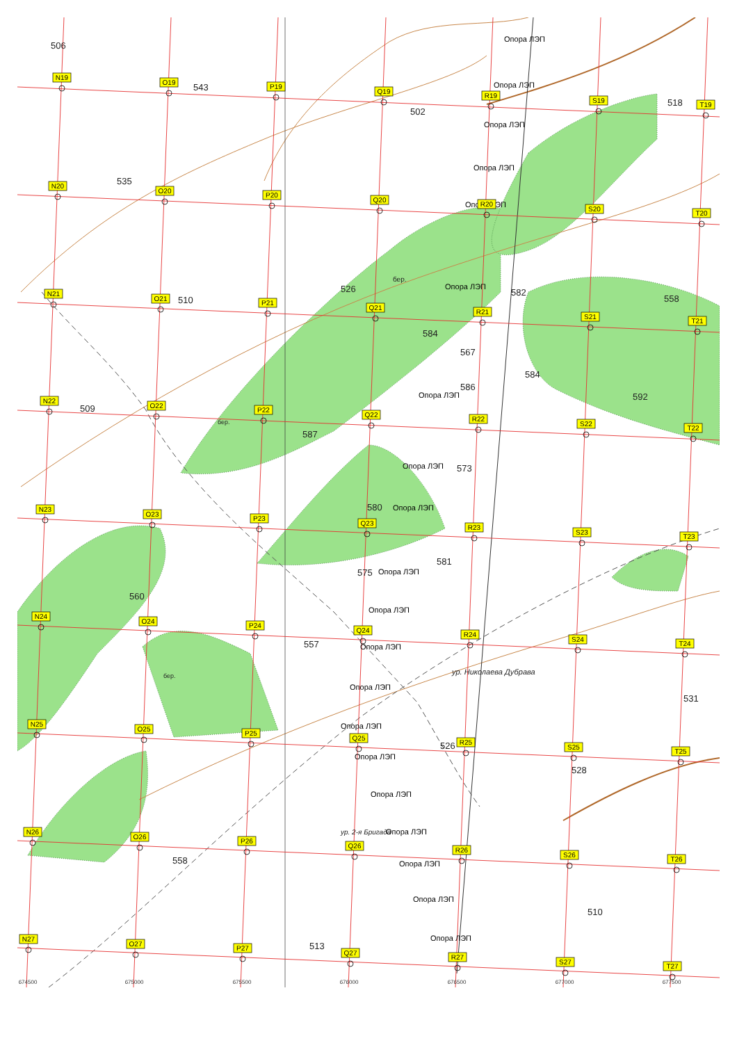506
543
502
518
535
526
582
510
558
584
567
584
586
592
509
587
573
580
581
575
560
557
531
526
528
558
510
513
ур. Николаева Дубрава
ур. 2-я Бригада
бер.
бер.
бер.
Опора ЛЭП
Опора ЛЭП
Опора ЛЭП
Опора ЛЭП
Опора ЛЭП
Опора ЛЭП
Опора ЛЭП
Опора ЛЭП
Опора ЛЭП
Опора ЛЭП
Опора ЛЭП
Опора ЛЭП
Опора ЛЭП
Опора ЛЭП
Опора ЛЭП
Опора ЛЭП
Опора ЛЭП
Опора ЛЭП
Опора ЛЭП
Опора ЛЭП
N19
O19
P19
Q19
R19
S19
T19
N20
O20
P20
Q20
R20
S20
T20
N21
O21
P21
Q21
R21
S21
T21
N22
O22
P22
Q22
R22
S22
T22
N23
O23
P23
Q23
R23
S23
T23
N24
O24
P24
Q24
R24
S24
T24
N25
O25
P25
Q25
R25
S25
T25
N26
O26
P26
Q26
R26
S26
T26
N27
O27
P27
Q27
R27
S27
T27
674500
675000
675500
676000
676500
677000
677500